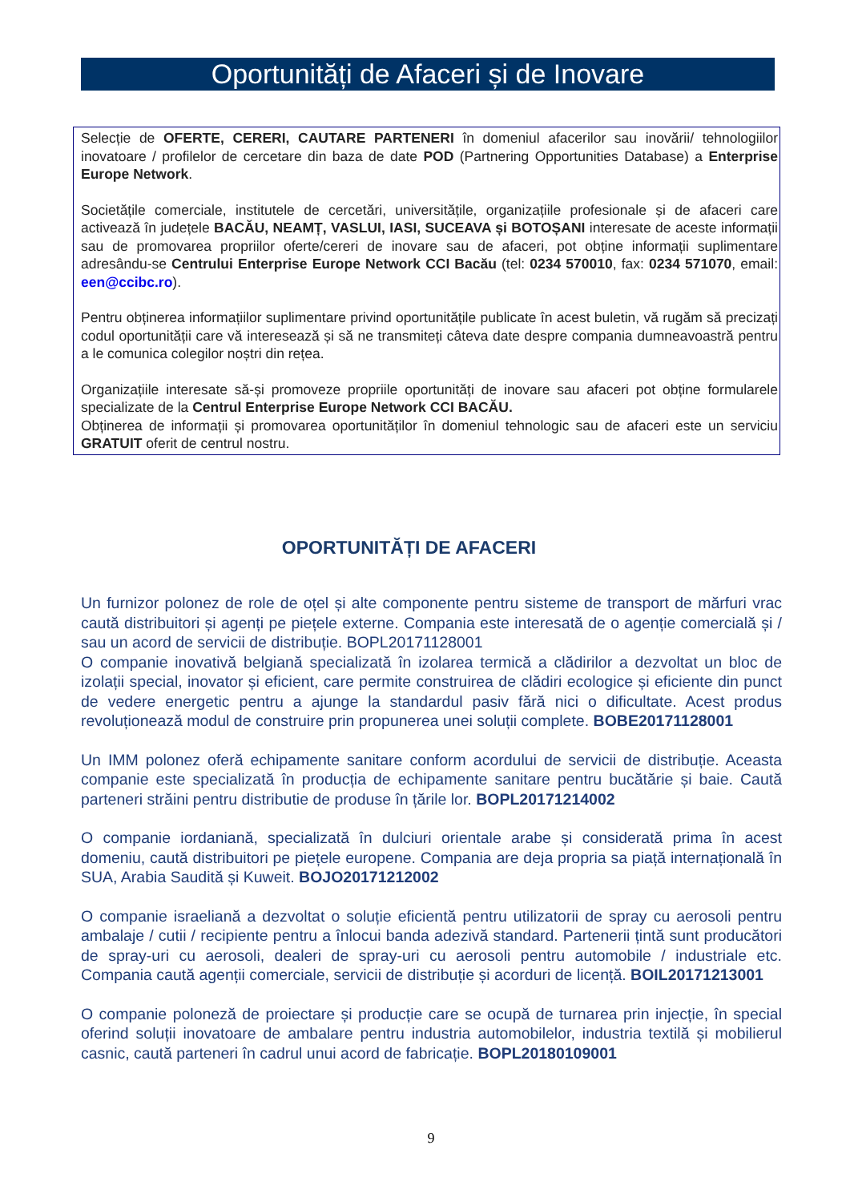Oportunități de Afaceri și de Inovare
Selecție de OFERTE, CERERI, CAUTARE PARTENERI în domeniul afacerilor sau inovării/ tehnologiilor inovatoare / profilelor de cercetare din baza de date POD (Partnering Opportunities Database) a Enterprise Europe Network.
Societățile comerciale, institutele de cercetări, universitățile, organizațiile profesionale și de afaceri care activează în județele BACĂU, NEAMȚ, VASLUI, IASI, SUCEAVA și BOTOȘANI interesate de aceste informații sau de promovarea propriilor oferte/cereri de inovare sau de afaceri, pot obține informații suplimentare adresându-se Centrului Enterprise Europe Network CCI Bacău (tel: 0234 570010, fax: 0234 571070, email: een@ccibc.ro).
Pentru obținerea informațiilor suplimentare privind oportunitățile publicate în acest buletin, vă rugăm să precizați codul oportunității care vă interesează și să ne transmiteți câteva date despre compania dumneavoastră pentru a le comunica colegilor noștri din rețea.
Organizațiile interesate să-și promoveze propriile oportunități de inovare sau afaceri pot obține formularele specializate de la Centrul Enterprise Europe Network CCI BACĂU.
Obținerea de informații și promovarea oportunităților în domeniul tehnologic sau de afaceri este un serviciu GRATUIT oferit de centrul nostru.
OPORTUNITĂȚI DE AFACERI
Un furnizor polonez de role de oțel și alte componente pentru sisteme de transport de mărfuri vrac caută distribuitori și agenți pe piețele externe. Compania este interesată de o agenție comercială și / sau un acord de servicii de distribuție. BOPL20171128001
O companie inovativă belgiană specializată în izolarea termică a clădirilor a dezvoltat un bloc de izolații special, inovator și eficient, care permite construirea de clădiri ecologice și eficiente din punct de vedere energetic pentru a ajunge la standardul pasiv fără nici o dificultate. Acest produs revoluționează modul de construire prin propunerea unei soluții complete. BOBE20171128001
Un IMM polonez oferă echipamente sanitare conform acordului de servicii de distribuție. Aceasta companie este specializată în producția de echipamente sanitare pentru bucătărie și baie. Caută parteneri străini pentru distributie de produse în țările lor. BOPL20171214002
O companie iordaniană, specializată în dulciuri orientale arabe și considerată prima în acest domeniu, caută distribuitori pe piețele europene. Compania are deja propria sa piață internațională în SUA, Arabia Saudită și Kuweit. BOJO20171212002
O companie israeliană a dezvoltat o soluție eficientă pentru utilizatorii de spray cu aerosoli pentru ambalaje / cutii / recipiente pentru a înlocui banda adezivă standard. Partenerii țintă sunt producători de spray-uri cu aerosoli, dealeri de spray-uri cu aerosoli pentru automobile / industriale etc. Compania caută agenții comerciale, servicii de distribuție și acorduri de licență. BOIL20171213001
O companie poloneză de proiectare și producție care se ocupă de turnarea prin injecție, în special oferind soluții inovatoare de ambalare pentru industria automobilelor, industria textilă și mobilierul casnic, caută parteneri în cadrul unui acord de fabricație. BOPL20180109001
9